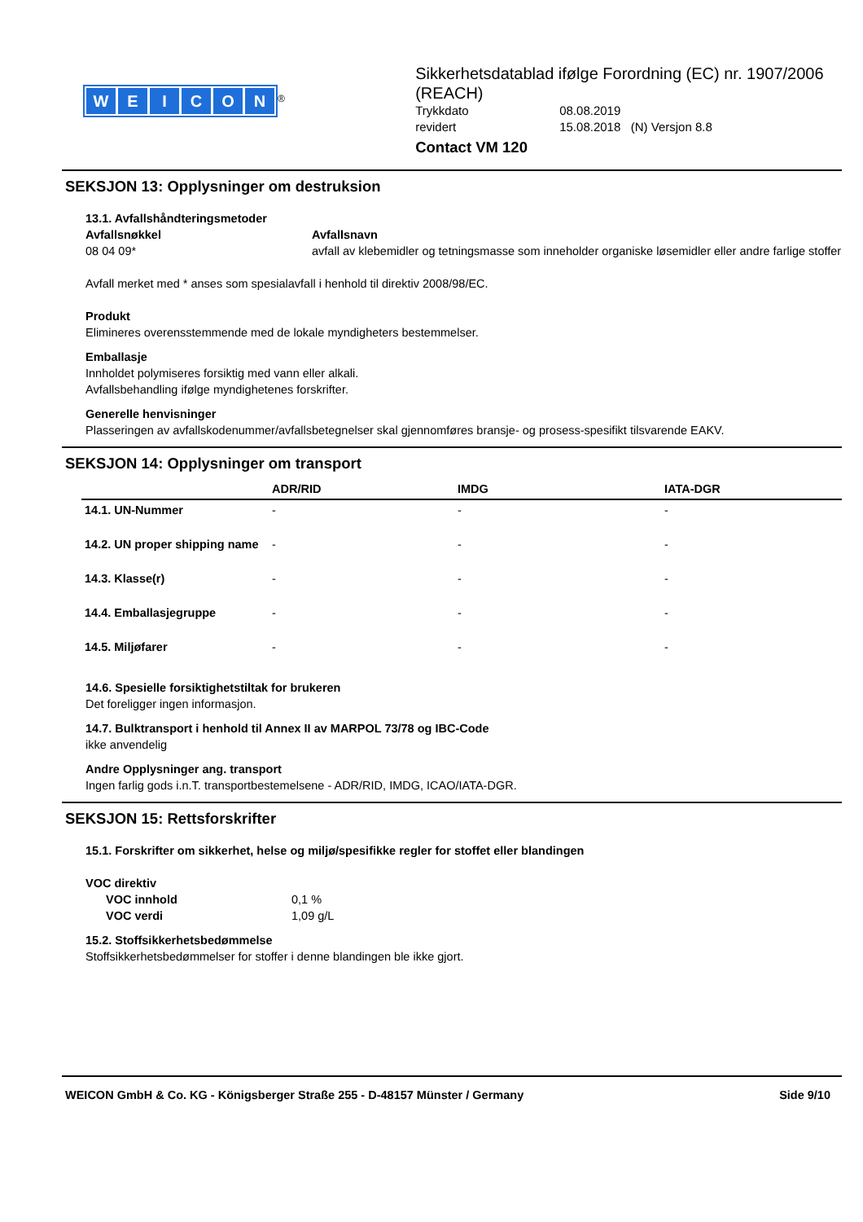WEICON
<sup>®</sup>
Sikkerhetsdatablad ifølge Forordning (EC) nr. 1907/2006 (REACH)
Trykkdato 08.08.2019
revidert 15.08.2018 (N) Versjon 8.8
Contact VM 120
SEKSJON 13: Opplysninger om destruksion
13.1. Avfallshåndteringsmetoder
Avfallsnøkkel
08 04 09*
Avfallsnavn
avfall av klebemidler og tetningsmasse som inneholder organiske løsemidler eller andre farlige stoffer
Avfall merket med * anses som spesialavfall i henhold til direktiv 2008/98/EC.
Produkt
Elimineres overensstemmende med de lokale myndigheters bestemmelser.
Emballasje
Innholdet polymiseres forsiktig med vann eller alkali.
Avfallsbehandling ifølge myndighetenes forskrifter.
Generelle henvisninger
Plasseringen av avfallskodenummer/avfallsbetegnelser skal gjennomføres bransje- og prosess-spesifikt tilsvarende EAKV.
SEKSJON 14: Opplysninger om transport
| | ADR/RID | IMDG | IATA-DGR |
| --- | --- | --- | --- |
| 14.1. UN-Nummer | - | - | - |
| 14.2. UN proper shipping name | - | - | - |
| 14.3. Klasse(r) | - | - | - |
| 14.4. Emballasjegruppe | - | - | - |
| 14.5. Miljøfarer | - | - | - |
14.6. Spesielle forsiktighetstiltak for brukeren
Det foreligger ingen informasjon.
14.7. Bulktransport i henhold til Annex II av MARPOL 73/78 og IBC-Code
ikke anvendelig
Andre Opplysninger ang. transport
Ingen farlig gods i.n.T. transportbestemelsene - ADR/RID, IMDG, ICAO/IATA-DGR.
SEKSJON 15: Rettsforskrifter
15.1. Forskrifter om sikkerhet, helse og miljø/spesifikke regler for stoffet eller blandingen
VOC direktiv
VOC innhold 0,1 %
VOC verdi 1,09 g/L
15.2. Stoffsikkerhetsbedømmelse
Stoffsikkerhetsbedømmelser for stoffer i denne blandingen ble ikke gjort.
WEICON GmbH & Co. KG - Königsberger Straße 255 - D-48157 Münster / Germany Side 9/10